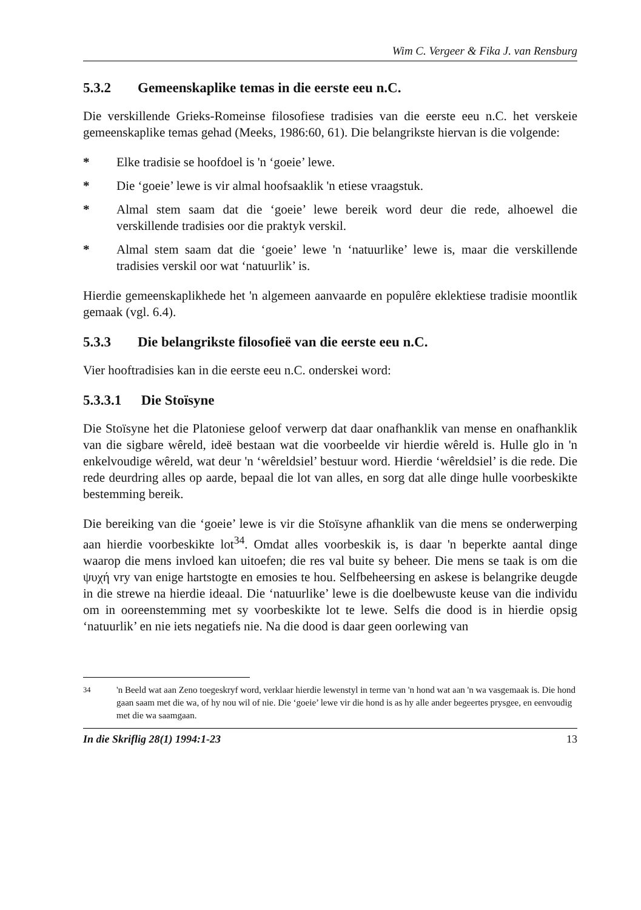Wim C. Vergeer & Fika J. van Rensburg
5.3.2 Gemeenskaplike temas in die eerste eeu n.C.
Die verskillende Grieks-Romeinse filosofiese tradisies van die eerste eeu n.C. het verskeie gemeenskaplike temas gehad (Meeks, 1986:60, 61). Die belangrikste hiervan is die volgende:
* Elke tradisie se hoofdoel is 'n ‘goeie’ lewe.
* Die ‘goeie’ lewe is vir almal hoofsaaklik 'n etiese vraagstuk.
* Almal stem saam dat die ‘goeie’ lewe bereik word deur die rede, alhoewel die verskillende tradisies oor die praktyk verskil.
* Almal stem saam dat die ‘goeie’ lewe 'n ‘natuurlike’ lewe is, maar die verskillende tradisies verskil oor wat ‘natuurlik’ is.
Hierdie gemeenskaplikhede het 'n algemeen aanvaarde en populêre eklektiese tradisie moontlik gemaak (vgl. 6.4).
5.3.3 Die belangrikste filosofieë van die eerste eeu n.C.
Vier hooftradisies kan in die eerste eeu n.C. onderskei word:
5.3.3.1 Die Stoïsyne
Die Stoïsyne het die Platoniese geloof verwerp dat daar onafhanklik van mense en onafhanklik van die sigbare wêreld, ideë bestaan wat die voorbeelde vir hierdie wêreld is. Hulle glo in 'n enkelvoudige wêreld, wat deur 'n ‘wêreldsiel’ bestuur word. Hierdie ‘wêreldsiel’ is die rede. Die rede deurdring alles op aarde, bepaal die lot van alles, en sorg dat alle dinge hulle voorbeskikte bestemming bereik.
Die bereiking van die ‘goeie’ lewe is vir die Stoïsyne afhanklik van die mens se onderwerping aan hierdie voorbeskikte lot<sup>34</sup>. Omdat alles voorbeskik is, is daar 'n beperkte aantal dinge waarop die mens invloed kan uitoefen; die res val buite sy beheer. Die mens se taak is om die ψυχή vry van enige hartstogte en emosies te hou. Selfbeheersing en askese is belangrike deugde in die strewe na hierdie ideaal. Die ‘natuurlike’ lewe is die doelbewuste keuse van die individu om in ooreenstemming met sy voorbeskikte lot te lewe. Selfs die dood is in hierdie opsig ‘natuurlik’ en nie iets negatiefs nie. Na die dood is daar geen oorlewing van
<sup>34</sup> 'n Beeld wat aan Zeno toegeskryf word, verklaar hierdie lewenstyl in terme van 'n hond wat aan 'n wa vasgemaak is. Die hond gaan saam met die wa, of hy nou wil of nie. Die ‘goeie’ lewe vir die hond is as hy alle ander begeertes prysgee, en eenvoudig met die wa saamgaan.
In die Skriflig 28(1) 1994:1-23 13